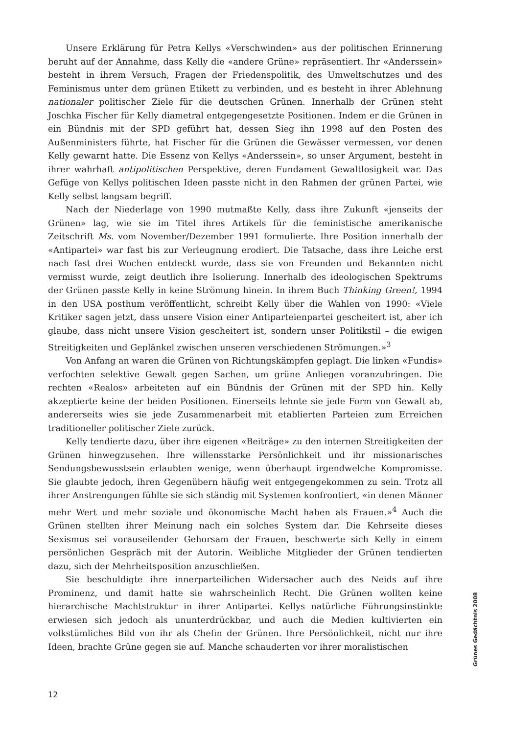Unsere Erklärung für Petra Kellys «Verschwinden» aus der politischen Erinnerung beruht auf der Annahme, dass Kelly die «andere Grüne» repräsentiert. Ihr «Anderssein» besteht in ihrem Versuch, Fragen der Friedenspolitik, des Umweltschutzes und des Feminismus unter dem grünen Etikett zu verbinden, und es besteht in ihrer Ablehnung nationaler politischer Ziele für die deutschen Grünen. Innerhalb der Grünen steht Joschka Fischer für Kelly diametral entgegengesetzte Positionen. Indem er die Grünen in ein Bündnis mit der SPD geführt hat, dessen Sieg ihn 1998 auf den Posten des Außenministers führte, hat Fischer für die Grünen die Gewässer vermessen, vor denen Kelly gewarnt hatte. Die Essenz von Kellys «Anderssein», so unser Argument, besteht in ihrer wahrhaft antipolitischen Perspektive, deren Fundament Gewaltlosigkeit war. Das Gefüge von Kellys politischen Ideen passte nicht in den Rahmen der grünen Partei, wie Kelly selbst langsam begriff.
Nach der Niederlage von 1990 mutmaßte Kelly, dass ihre Zukunft «jenseits der Grünen» lag, wie sie im Titel ihres Artikels für die feministische amerikanische Zeitschrift Ms. vom November/Dezember 1991 formulierte. Ihre Position innerhalb der «Antipartei» war fast bis zur Verleugnung erodiert. Die Tatsache, dass ihre Leiche erst nach fast drei Wochen entdeckt wurde, dass sie von Freunden und Bekannten nicht vermisst wurde, zeigt deutlich ihre Isolierung. Innerhalb des ideologischen Spektrums der Grünen passte Kelly in keine Strömung hinein. In ihrem Buch Thinking Green!, 1994 in den USA posthum veröffentlicht, schreibt Kelly über die Wahlen von 1990: «Viele Kritiker sagen jetzt, dass unsere Vision einer Antiparteienpartei gescheitert ist, aber ich glaube, dass nicht unsere Vision gescheitert ist, sondern unser Politikstil – die ewigen Streitigkeiten und Geplänkel zwischen unseren verschiedenen Strömungen.»<sup>3</sup>
Von Anfang an waren die Grünen von Richtungskämpfen geplagt. Die linken «Fundis» verfochten selektive Gewalt gegen Sachen, um grüne Anliegen voranzubringen. Die rechten «Realos» arbeiteten auf ein Bündnis der Grünen mit der SPD hin. Kelly akzeptierte keine der beiden Positionen. Einerseits lehnte sie jede Form von Gewalt ab, andererseits wies sie jede Zusammenarbeit mit etablierten Parteien zum Erreichen traditioneller politischer Ziele zurück.
Kelly tendierte dazu, über ihre eigenen «Beiträge» zu den internen Streitigkeiten der Grünen hinwegzusehen. Ihre willensstarke Persönlichkeit und ihr missionarisches Sendungsbewusstsein erlaubten wenige, wenn überhaupt irgendwelche Kompromisse. Sie glaubte jedoch, ihren Gegenübern häufig weit entgegengekommen zu sein. Trotz all ihrer Anstrengungen fühlte sie sich ständig mit Systemen konfrontiert, «in denen Männer mehr Wert und mehr soziale und ökonomische Macht haben als Frauen.»<sup>4</sup> Auch die Grünen stellten ihrer Meinung nach ein solches System dar. Die Kehrseite dieses Sexismus sei vorauseilender Gehorsam der Frauen, beschwerte sich Kelly in einem persönlichen Gespräch mit der Autorin. Weibliche Mitglieder der Grünen tendierten dazu, sich der Mehrheitsposition anzuschließen.
Sie beschuldigte ihre innerparteilichen Widersacher auch des Neids auf ihre Prominenz, und damit hatte sie wahrscheinlich Recht. Die Grünen wollten keine hierarchische Machtstruktur in ihrer Antipartei. Kellys natürliche Führungsinstinkte erwiesen sich jedoch als ununterdrückbar, und auch die Medien kultivierten ein volkstümliches Bild von ihr als Chefin der Grünen. Ihre Persönlichkeit, nicht nur ihre Ideen, brachte Grüne gegen sie auf. Manche schauderten vor ihrer moralistischen
Grünes Gedächtnis 2008
12